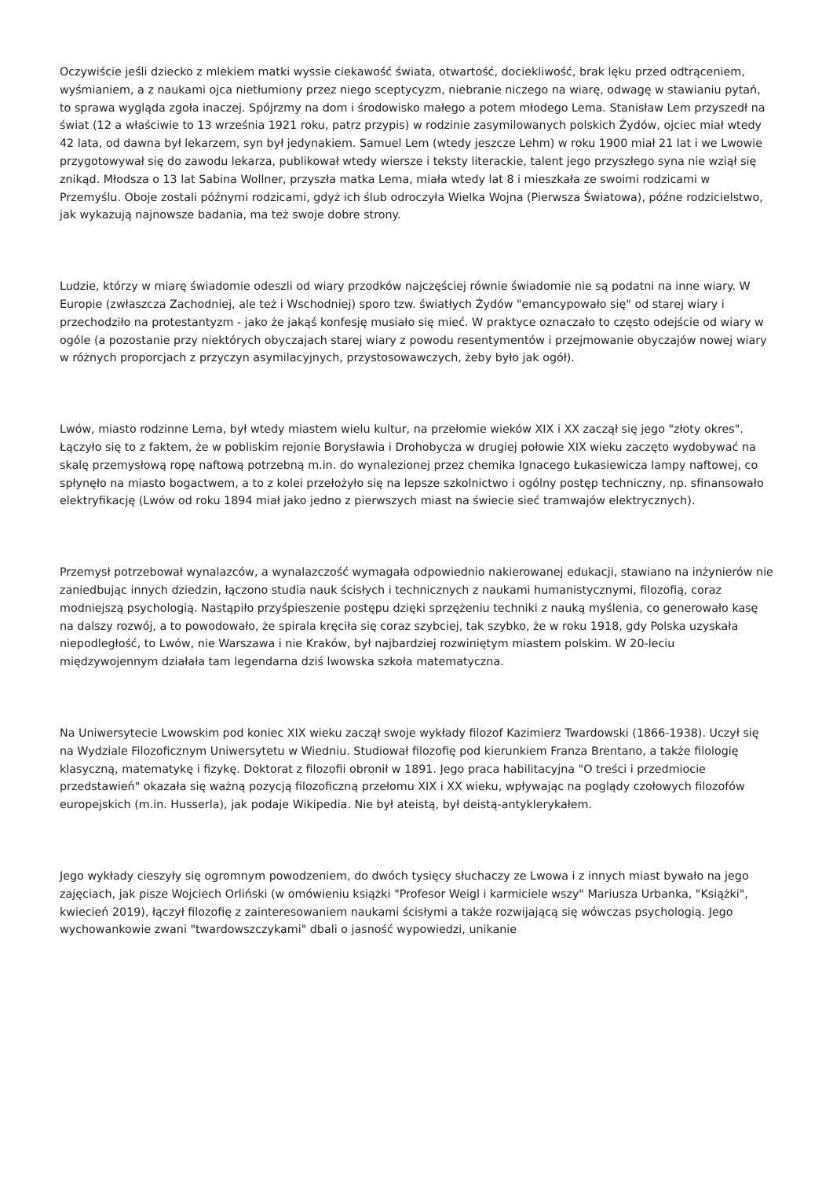Oczywiście jeśli dziecko z mlekiem matki wyssie ciekawość świata, otwartość, dociekliwość, brak lęku przed odtrąceniem, wyśmianiem, a z naukami ojca nietłumiony przez niego sceptycyzm, niebranie niczego na wiarę, odwagę w stawianiu pytań, to sprawa wygląda zgoła inaczej. Spójrzmy na dom i środowisko małego a potem młodego Lema. Stanisław Lem przyszedł na świat (12 a właściwie to 13 września 1921 roku, patrz przypis) w rodzinie zasymilowanych polskich Żydów, ojciec miał wtedy 42 lata, od dawna był lekarzem, syn był jedynakiem. Samuel Lem (wtedy jeszcze Lehm) w roku 1900 miał 21 lat i we Lwowie przygotowywał się do zawodu lekarza, publikował wtedy wiersze i teksty literackie, talent jego przyszłego syna nie wziął się znikąd. Młodsza o 13 lat Sabina Wollner, przyszła matka Lema, miała wtedy lat 8 i mieszkała ze swoimi rodzicami w Przemyślu. Oboje zostali późnymi rodzicami, gdyż ich ślub odroczyła Wielka Wojna (Pierwsza Światowa), późne rodzicielstwo, jak wykazują najnowsze badania, ma też swoje dobre strony.
Ludzie, którzy w miarę świadomie odeszli od wiary przodków najczęściej równie świadomie nie są podatni na inne wiary. W Europie (zwłaszcza Zachodniej, ale też i Wschodniej) sporo tzw. światłych Żydów "emancypowało się" od starej wiary i przechodziło na protestantyzm - jako że jakąś konfesję musiało się mieć. W praktyce oznaczało to często odejście od wiary w ogóle (a pozostanie przy niektórych obyczajach starej wiary z powodu resentymentów i przejmowanie obyczajów nowej wiary w różnych proporcjach z przyczyn asymilacyjnych, przystosowawczych, żeby było jak ogół).
Lwów, miasto rodzinne Lema, był wtedy miastem wielu kultur, na przełomie wieków XIX i XX zaczął się jego "złoty okres". Łączyło się to z faktem, że w pobliskim rejonie Borysławia i Drohobycza w drugiej połowie XIX wieku zaczęto wydobywać na skalę przemysłową ropę naftową potrzebną m.in. do wynalezionej przez chemika Ignacego Łukasiewicza lampy naftowej, co spłynęło na miasto bogactwem, a to z kolei przełożyło się na lepsze szkolnictwo i ogólny postęp techniczny, np. sfinansowało elektryfikację (Lwów od roku 1894 miał jako jedno z pierwszych miast na świecie sieć tramwajów elektrycznych).
Przemysł potrzebował wynalazców, a wynalazczość wymagała odpowiednio nakierowanej edukacji, stawiano na inżynierów nie zaniedbując innych dziedzin, łączono studia nauk ścisłych i technicznych z naukami humanistycznymi, filozofią, coraz modniejszą psychologią. Nastąpiło przyśpieszenie postępu dzięki sprzężeniu techniki z nauką myślenia, co generowało kasę na dalszy rozwój, a to powodowało, że spirala kręciła się coraz szybciej, tak szybko, że w roku 1918, gdy Polska uzyskała niepodległość, to Lwów, nie Warszawa i nie Kraków, był najbardziej rozwiniętym miastem polskim. W 20-leciu międzywojennym działała tam legendarna dziś lwowska szkoła matematyczna.
Na Uniwersytecie Lwowskim pod koniec XIX wieku zaczął swoje wykłady filozof Kazimierz Twardowski (1866-1938). Uczył się na Wydziale Filozoficznym Uniwersytetu w Wiedniu. Studiował filozofię pod kierunkiem Franza Brentano, a także filologię klasyczną, matematykę i fizykę. Doktorat z filozofii obronił w 1891. Jego praca habilitacyjna "O treści i przedmiocie przedstawień" okazała się ważną pozycją filozoficzną przełomu XIX i XX wieku, wpływając na poglądy czołowych filozofów europejskich (m.in. Husserla), jak podaje Wikipedia. Nie był ateistą, był deistą-antyklerykałem.
Jego wykłady cieszyły się ogromnym powodzeniem, do dwóch tysięcy słuchaczy ze Lwowa i z innych miast bywało na jego zajęciach, jak pisze Wojciech Orliński (w omówieniu książki "Profesor Weigl i karmiciele wszy" Mariusza Urbanka, "Książki", kwiecień 2019), łączył filozofię z zainteresowaniem naukami ścisłymi a także rozwijającą się wówczas psychologią. Jego wychowankowie zwani "twardowszczykami" dbali o jasność wypowiedzi, unikanie